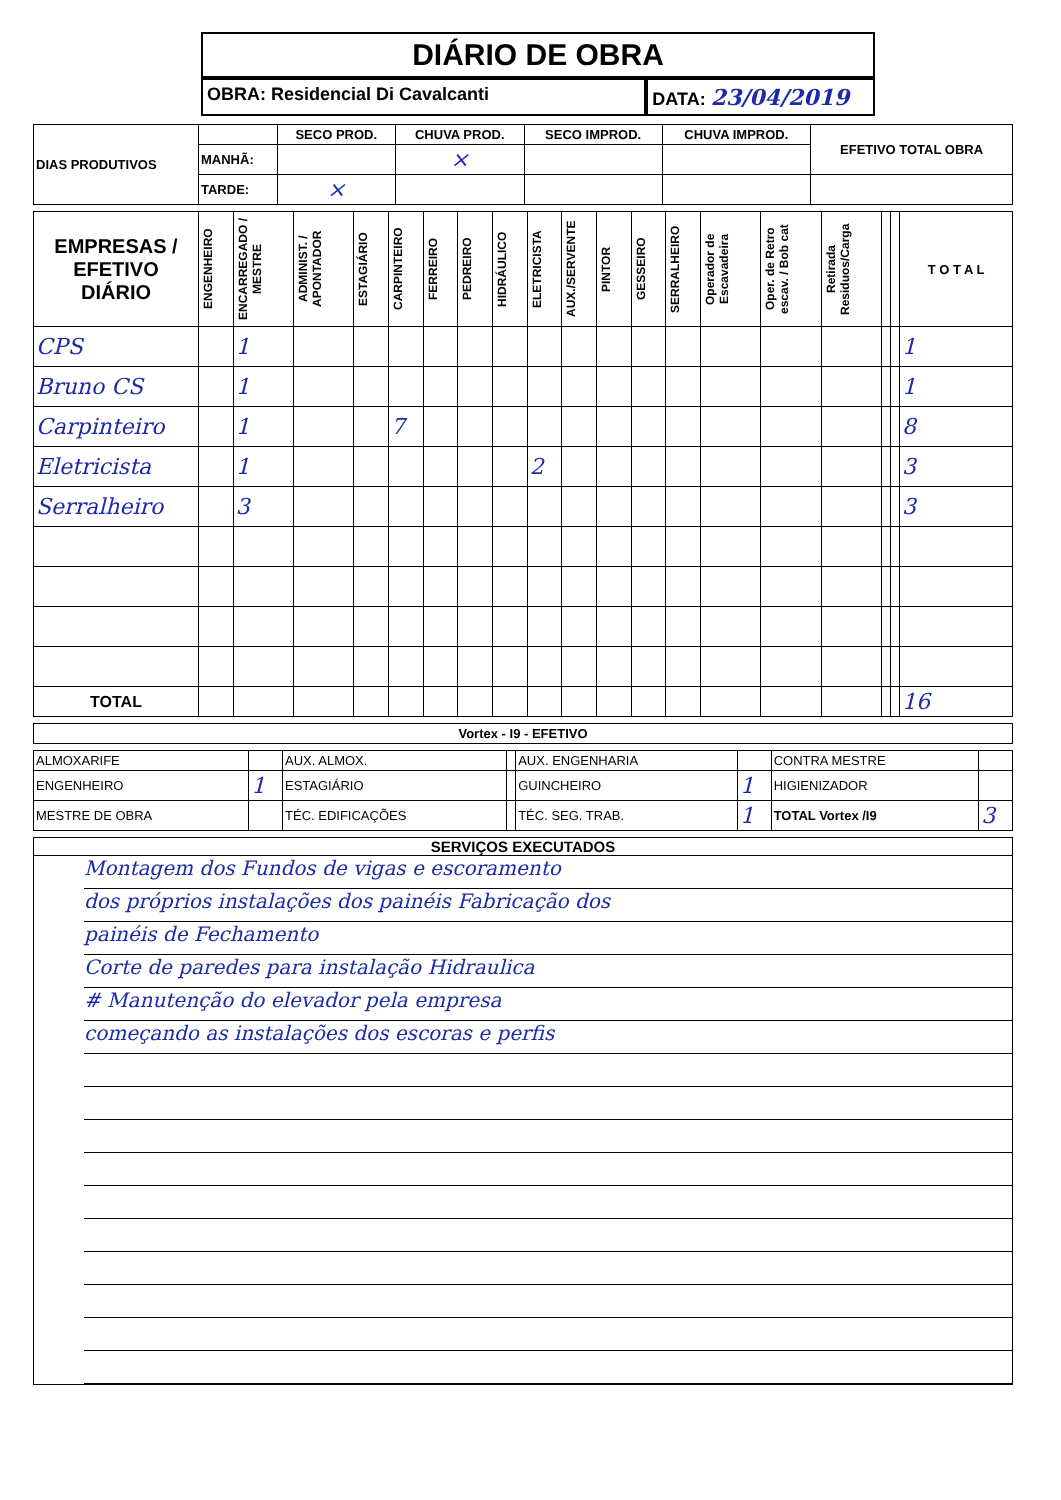DIÁRIO DE OBRA
OBRA: Residencial Di Cavalcanti
DATA: 23/04/2019
| DIAS PRODUTIVOS | | SECO PROD. | CHUVA PROD. | SECO IMPROD. | CHUVA IMPROD. | EFETIVO TOTAL OBRA |
| | MANHÃ: | | × | | | |
| | TARDE: | × | | | | |
| EMPRESAS / EFETIVO DIÁRIO | ENGENHEIRO | ENCARREGADO / MESTRE | ADMINIST. / APONTADOR | ESTAGIÁRIO | CARPINTEIRO | FERREIRO | PEDREIRO | HIDRÁULICO | ELETRICISTA | AUX./SERVENTE | PINTOR | GESSEIRO | SERRALHEIRO | Operador de Escavadeira | Oper. de Retro escav. / Bob cat | Retirada Residuos/Carga | | | T O T A L |
| --- | --- | --- | --- | --- | --- | --- | --- | --- | --- | --- | --- | --- | --- | --- | --- | --- | --- | --- | --- |
| CPS | | 1 | | | | | | | | | | | | | | | | | 1 |
| Bruno CS | | 1 | | | | | | | | | | | | | | | | | 1 |
| Carpinteiro | | 1 | | | 7 | | | | | | | | | | | | | | 8 |
| Eletricista | | 1 | | | | | | | 2 | | | | | | | | | | 3 |
| Serralheiro | | 3 | | | | | | | | | | | | | | | | | 3 |
| TOTAL | | | | | | | | | | | | | | | | | | | 16 |
| Vortex - I9 - EFETIVO |
| --- |
| ALMOXARIFE | | AUX. ALMOX. | | AUX. ENGENHARIA | | CONTRA MESTRE | |
| ENGENHEIRO | 1 | ESTAGIÁRIO | | GUINCHEIRO | 1 | HIGIENIZADOR | |
| MESTRE DE OBRA | | TÉC. EDIFICAÇÕES | | TÉC. SEG. TRAB. | 1 | TOTAL Vortex /I9 | 3 |
SERVIÇOS EXECUTADOS
Montagem dos Fundos de vigas e escoramento
dos próprios instalações dos painéis Fabricação dos
painéis de Fechamento
Corte de paredes para instalação Hidraulica
# Manutenção do elevador pela empresa
começando as instalações dos escoras e perfis